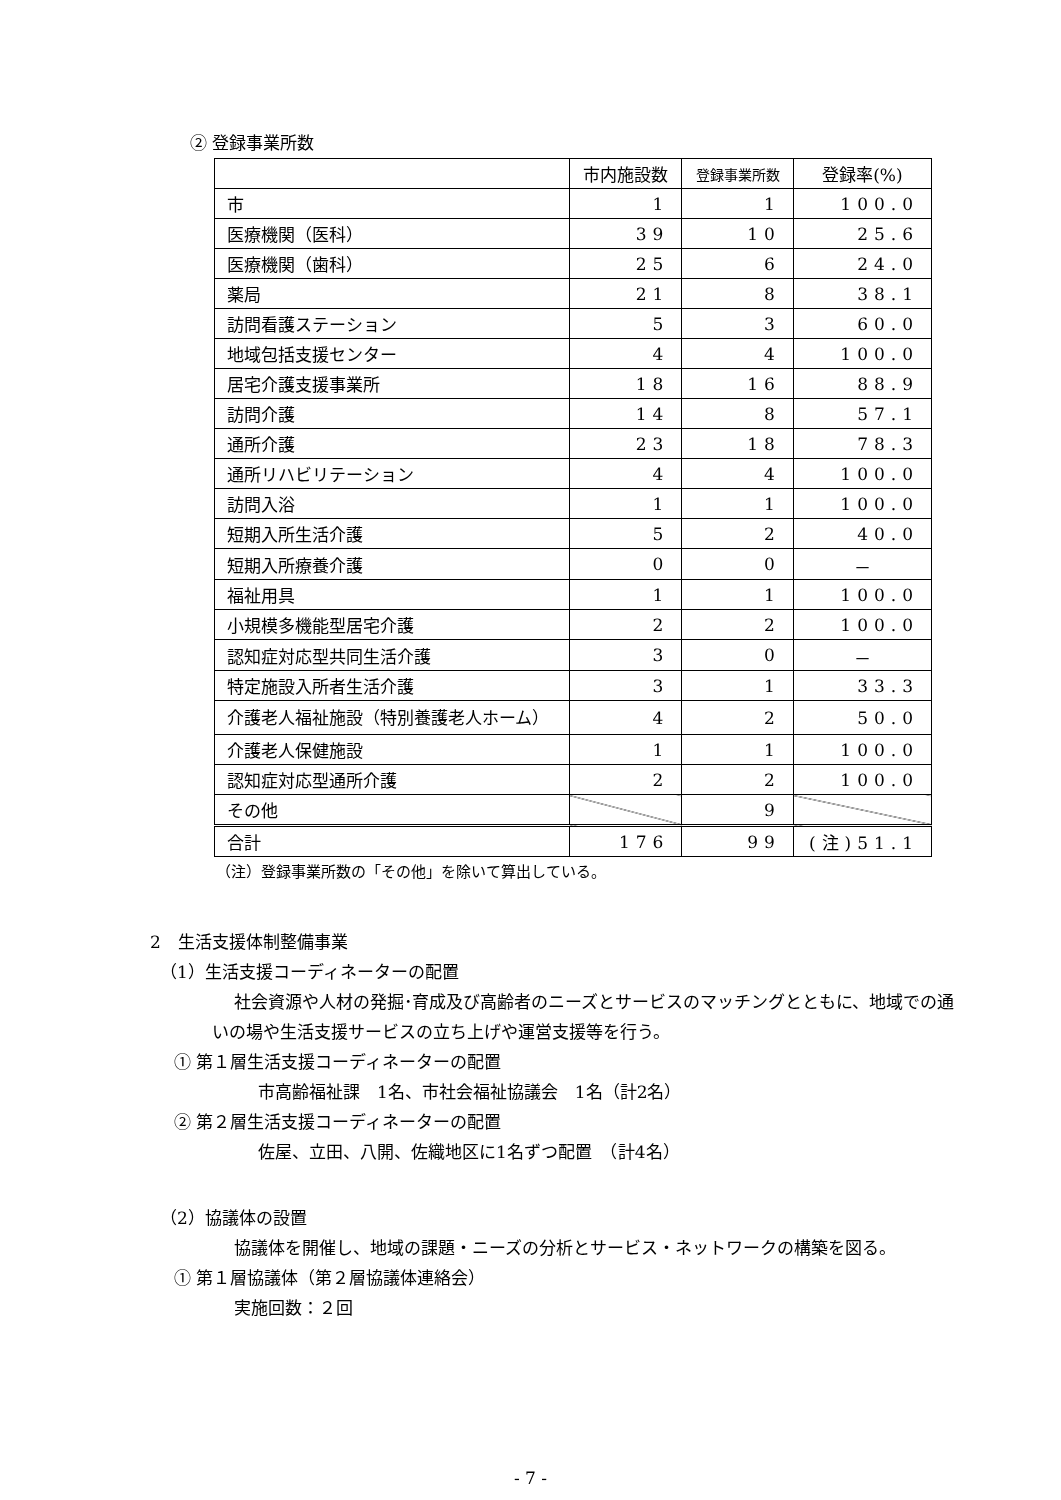② 登録事業所数
| | 市内施設数 | 登録事業所数 | 登録率(%) |
| --- | --- | --- | --- |
| 市 | 1 | 1 | 100.0 |
| 医療機関（医科） | 39 | 10 | 25.6 |
| 医療機関（歯科） | 25 | 6 | 24.0 |
| 薬局 | 21 | 8 | 38.1 |
| 訪問看護ステーション | 5 | 3 | 60.0 |
| 地域包括支援センター | 4 | 4 | 100.0 |
| 居宅介護支援事業所 | 18 | 16 | 88.9 |
| 訪問介護 | 14 | 8 | 57.1 |
| 通所介護 | 23 | 18 | 78.3 |
| 通所リハビリテーション | 4 | 4 | 100.0 |
| 訪問入浴 | 1 | 1 | 100.0 |
| 短期入所生活介護 | 5 | 2 | 40.0 |
| 短期入所療養介護 | 0 | 0 | － |
| 福祉用具 | 1 | 1 | 100.0 |
| 小規模多機能型居宅介護 | 2 | 2 | 100.0 |
| 認知症対応型共同生活介護 | 3 | 0 | － |
| 特定施設入所者生活介護 | 3 | 1 | 33.3 |
| 介護老人福祉施設（特別養護老人ホーム） | 4 | 2 | 50.0 |
| 介護老人保健施設 | 1 | 1 | 100.0 |
| 認知症対応型通所介護 | 2 | 2 | 100.0 |
| その他 | | 9 | |
| 合計 | 176 | 99 | (注)51.1 |
（注）登録事業所数の「その他」を除いて算出している。
2　生活支援体制整備事業
（1）生活支援コーディネーターの配置
社会資源や人材の発掘･育成及び高齢者のニーズとサービスのマッチングとともに、地域での通いの場や生活支援サービスの立ち上げや運営支援等を行う。
① 第１層生活支援コーディネーターの配置
市高齢福祉課　1名、市社会福祉協議会　1名（計2名）
② 第２層生活支援コーディネーターの配置
佐屋、立田、八開、佐織地区に1名ずつ配置　（計4名）
（2）協議体の設置
協議体を開催し、地域の課題・ニーズの分析とサービス・ネットワークの構築を図る。
① 第１層協議体（第２層協議体連絡会）
実施回数：２回
- 7 -